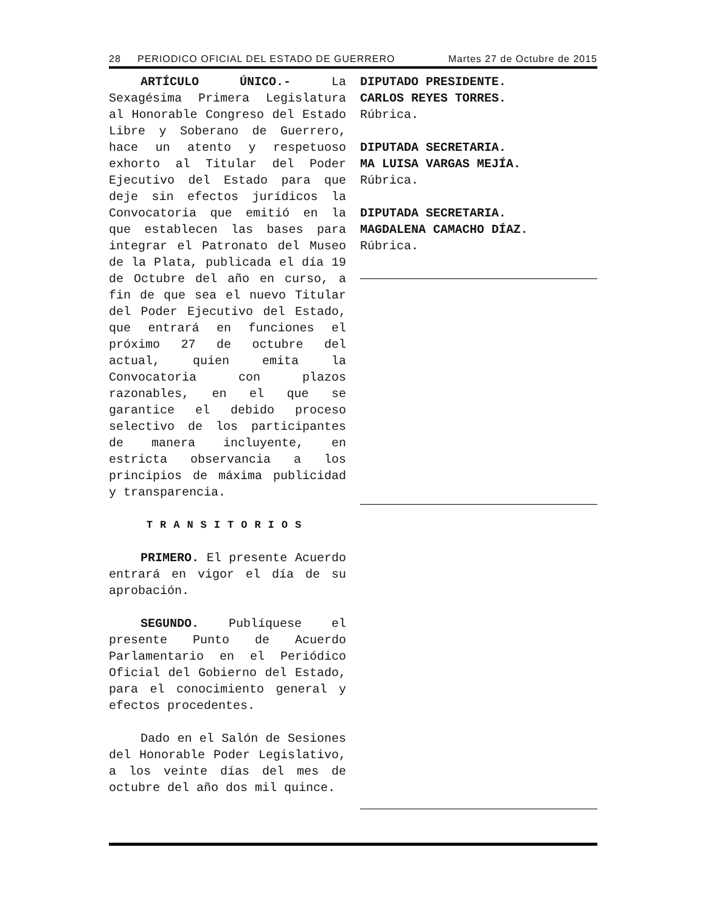28 PERIODICO OFICIAL DEL ESTADO DE GUERRERO Martes 27 de Octubre de 2015
ARTÍCULO ÚNICO.- La Sexagésima Primera Legislatura al Honorable Congreso del Estado Libre y Soberano de Guerrero, hace un atento y respetuoso exhorto al Titular del Poder Ejecutivo del Estado para que deje sin efectos jurídicos la Convocatoria que emitió en la que establecen las bases para integrar el Patronato del Museo de la Plata, publicada el día 19 de Octubre del año en curso, a fin de que sea el nuevo Titular del Poder Ejecutivo del Estado, que entrará en funciones el próximo 27 de octubre del actual, quien emita la Convocatoria con plazos razonables, en el que se garantice el debido proceso selectivo de los participantes de manera incluyente, en estricta observancia a los principios de máxima publicidad y transparencia.
TRANSITORIOS
PRIMERO. El presente Acuerdo entrará en vigor el día de su aprobación.
SEGUNDO. Publíquese el presente Punto de Acuerdo Parlamentario en el Periódico Oficial del Gobierno del Estado, para el conocimiento general y efectos procedentes.
Dado en el Salón de Sesiones del Honorable Poder Legislativo, a los veinte días del mes de octubre del año dos mil quince.
DIPUTADO PRESIDENTE.
CARLOS REYES TORRES.
Rúbrica.
DIPUTADA SECRETARIA.
MA LUISA VARGAS MEJÍA.
Rúbrica.
DIPUTADA SECRETARIA.
MAGDALENA CAMACHO DÍAZ.
Rúbrica.